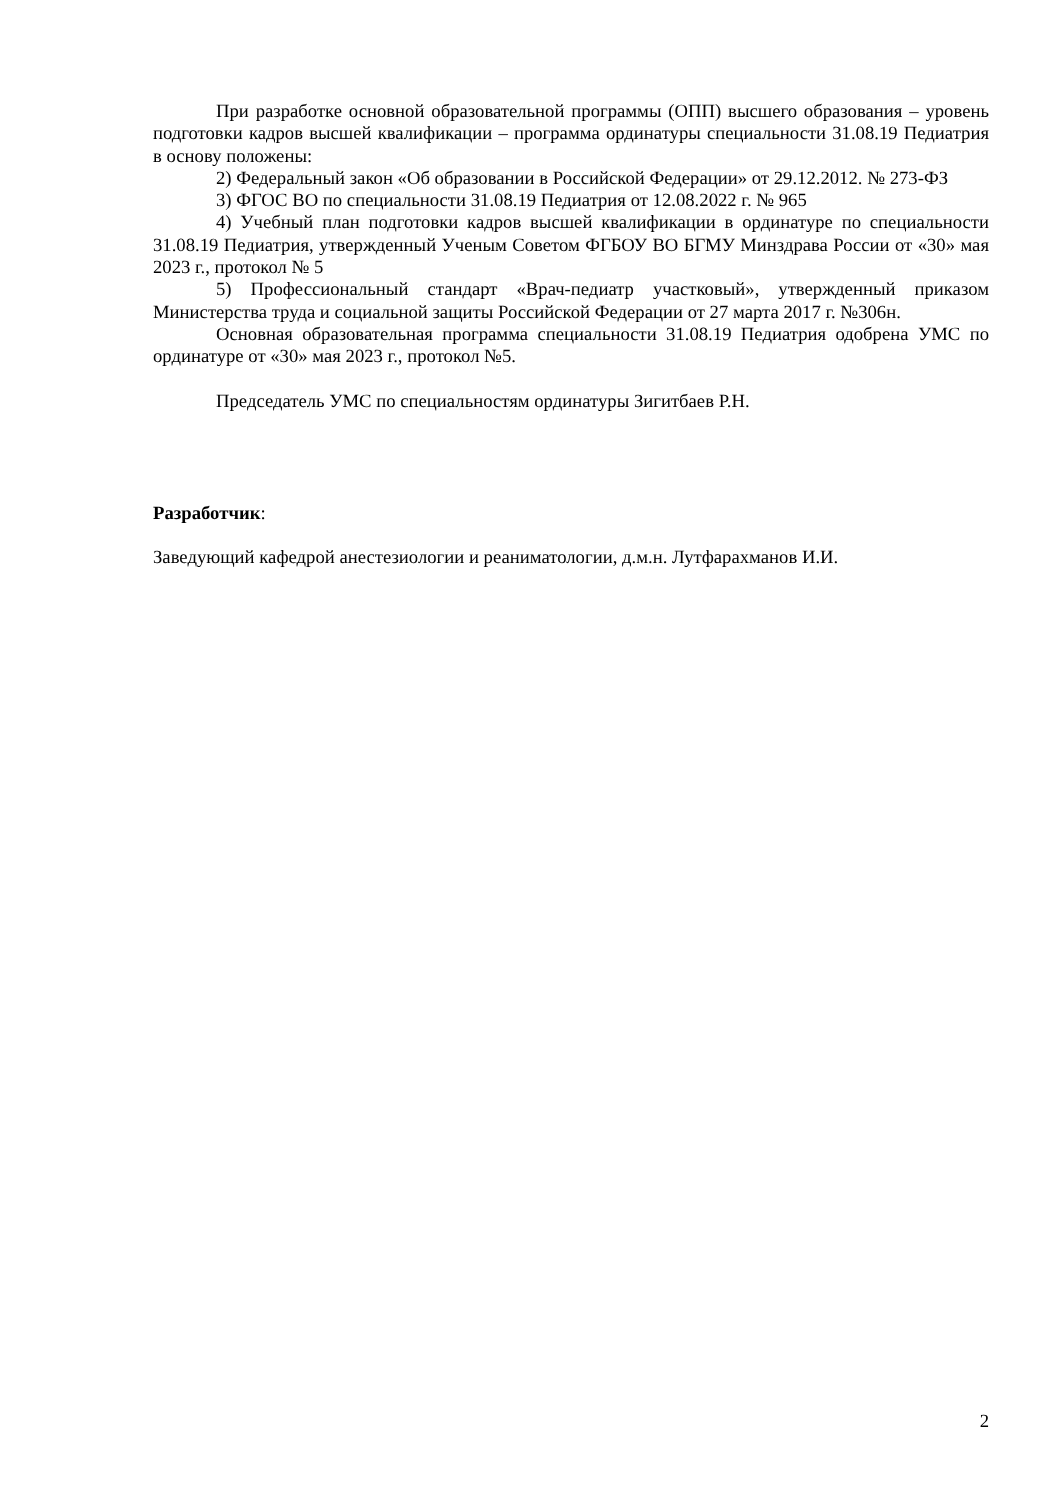При разработке основной образовательной программы (ОПП) высшего образования – уровень подготовки кадров высшей квалификации – программа ординатуры специальности 31.08.19 Педиатрия в основу положены:
2) Федеральный закон «Об образовании в Российской Федерации» от 29.12.2012. № 273-ФЗ
3) ФГОС ВО по специальности 31.08.19 Педиатрия от 12.08.2022 г. № 965
4) Учебный план подготовки кадров высшей квалификации в ординатуре по специальности 31.08.19 Педиатрия, утвержденный Ученым Советом ФГБОУ ВО БГМУ Минздрава России от «30» мая 2023 г., протокол № 5
5) Профессиональный стандарт «Врач-педиатр участковый», утвержденный приказом Министерства труда и социальной защиты Российской Федерации от 27 марта 2017 г. №306н.
Основная образовательная программа специальности 31.08.19 Педиатрия одобрена УМС по ординатуре от «30» мая 2023 г., протокол №5.
Председатель УМС по специальностям ординатуры Зигитбаев Р.Н.
Разработчик:
Заведующий кафедрой анестезиологии и реаниматологии, д.м.н. Лутфарахманов И.И.
2